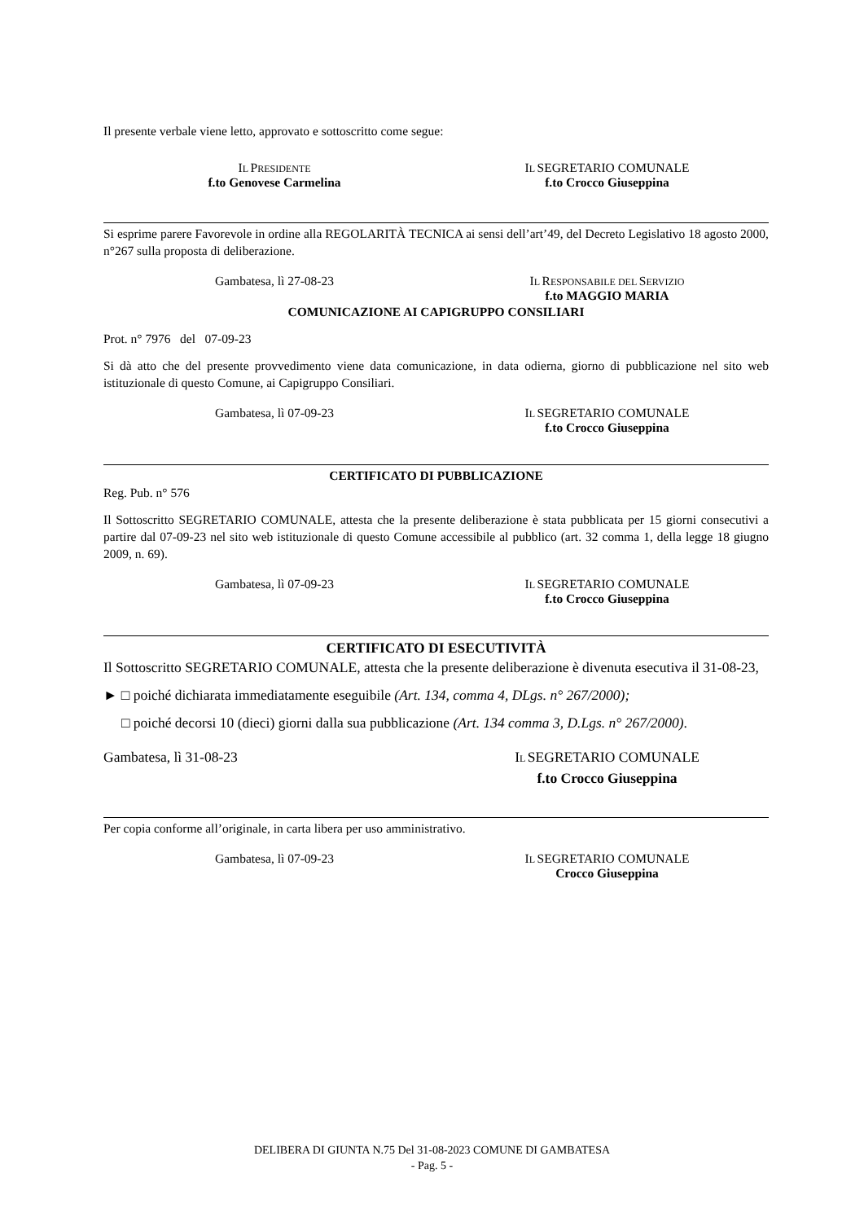Il presente verbale viene letto, approvato e sottoscritto come segue:
IL PRESIDENTE
f.to Genovese Carmelina
IL SEGRETARIO COMUNALE
f.to Crocco Giuseppina
Si esprime parere Favorevole in ordine alla REGOLARITÀ TECNICA ai sensi dell’art’49, del Decreto Legislativo 18 agosto 2000, n°267 sulla proposta di deliberazione.
Gambatesa, lì 27-08-23 IL RESPONSABILE DEL SERVIZIO
f.to MAGGIO MARIA
COMUNICAZIONE AI CAPIGRUPPO CONSILIARI
Prot. n° 7976 del 07-09-23
Si dà atto che del presente provvedimento viene data comunicazione, in data odierna, giorno di pubblicazione nel sito web istituzionale di questo Comune, ai Capigruppo Consiliari.
Gambatesa, lì 07-09-23 IL SEGRETARIO COMUNALE
f.to Crocco Giuseppina
CERTIFICATO DI PUBBLICAZIONE
Reg. Pub. n° 576
Il Sottoscritto SEGRETARIO COMUNALE, attesta che la presente deliberazione è stata pubblicata per 15 giorni consecutivi a partire dal 07-09-23 nel sito web istituzionale di questo Comune accessibile al pubblico (art. 32 comma 1, della legge 18 giugno 2009, n. 69).
Gambatesa, lì 07-09-23 IL SEGRETARIO COMUNALE
f.to Crocco Giuseppina
CERTIFICATO DI ESECUTIVITÀ
Il Sottoscritto SEGRETARIO COMUNALE, attesta che la presente deliberazione è divenuta esecutiva il 31-08-23,
► □ poiché dichiarata immediatamente eseguibile (Art. 134, comma 4, DLgs. n° 267/2000);
□ poiché decorsi 10 (dieci) giorni dalla sua pubblicazione (Art. 134 comma 3, D.Lgs. n° 267/2000).
Gambatesa, lì 31-08-23 IL SEGRETARIO COMUNALE
f.to Crocco Giuseppina
Per copia conforme all’originale, in carta libera per uso amministrativo.
Gambatesa, lì 07-09-23 IL SEGRETARIO COMUNALE
Crocco Giuseppina
DELIBERA DI GIUNTA N.75 Del 31-08-2023 COMUNE DI GAMBATESA
- Pag. 5 -